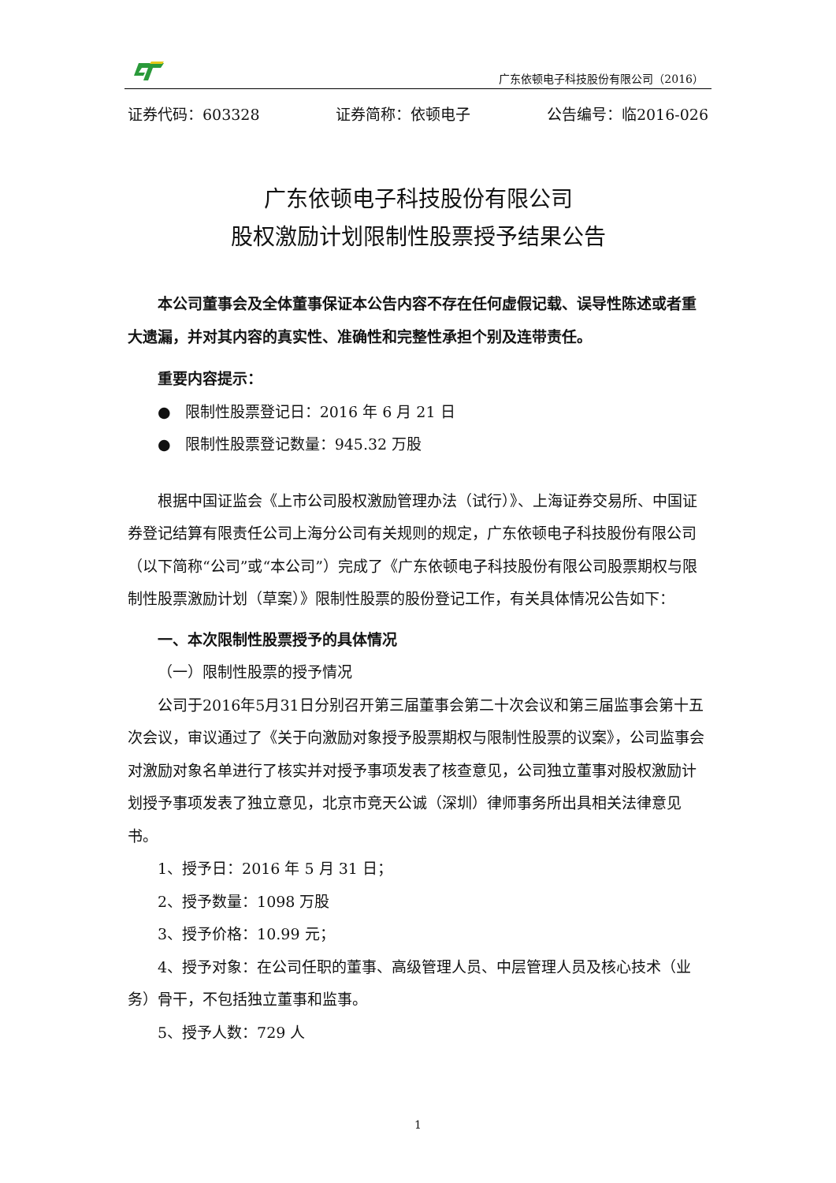广东依顿电子科技股份有限公司（2016）
证券代码：603328 证券简称：依顿电子 公告编号：临2016-026
广东依顿电子科技股份有限公司
股权激励计划限制性股票授予结果公告
本公司董事会及全体董事保证本公告内容不存在任何虚假记载、误导性陈述或者重大遗漏，并对其内容的真实性、准确性和完整性承担个别及连带责任。
重要内容提示：
● 限制性股票登记日：2016 年 6 月 21 日
● 限制性股票登记数量：945.32 万股
根据中国证监会《上市公司股权激励管理办法（试行）》、上海证券交易所、中国证券登记结算有限责任公司上海分公司有关规则的规定，广东依顿电子科技股份有限公司（以下简称“公司”或“本公司”）完成了《广东依顿电子科技股份有限公司股票期权与限制性股票激励计划（草案）》限制性股票的股份登记工作，有关具体情况公告如下：
一、本次限制性股票授予的具体情况
（一）限制性股票的授予情况
公司于2016年5月31日分别召开第三届董事会第二十次会议和第三届监事会第十五次会议，审议通过了《关于向激励对象授予股票期权与限制性股票的议案》，公司监事会对激励对象名单进行了核实并对授予事项发表了核查意见，公司独立董事对股权激励计划授予事项发表了独立意见，北京市竞天公诚（深圳）律师事务所出具相关法律意见书。
1、授予日：2016 年 5 月 31 日；
2、授予数量：1098 万股
3、授予价格：10.99 元；
4、授予对象：在公司任职的董事、高级管理人员、中层管理人员及核心技术（业务）骨干，不包括独立董事和监事。
5、授予人数：729 人
1